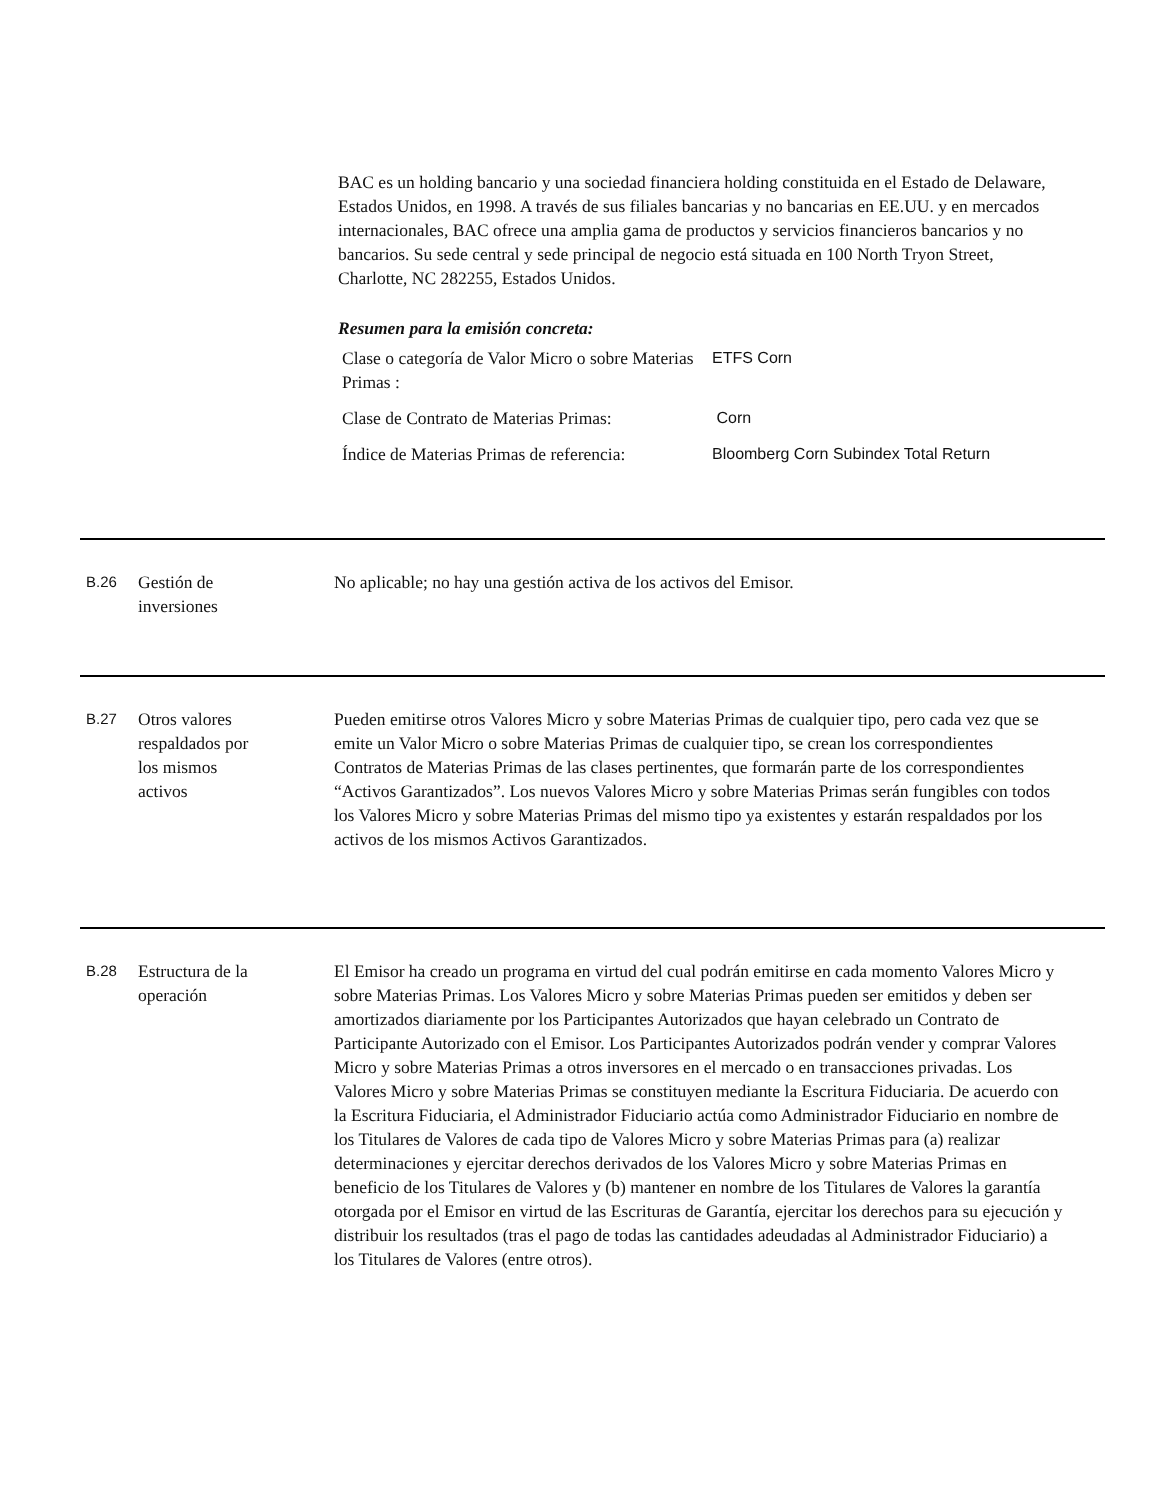BAC es un holding bancario y una sociedad financiera holding constituida en el Estado de Delaware, Estados Unidos, en 1998. A través de sus filiales bancarias y no bancarias en EE.UU. y en mercados internacionales, BAC ofrece una amplia gama de productos y servicios financieros bancarios y no bancarios. Su sede central y sede principal de negocio está situada en 100 North Tryon Street, Charlotte, NC 282255, Estados Unidos.
Resumen para la emisión concreta:
| Clase o categoría de Valor Micro o sobre Materias Primas : | ETFS Corn |
| Clase de Contrato de Materias Primas: | Corn |
| Índice de Materias Primas de referencia: | Bloomberg Corn Subindex Total Return |
B.26
Gestión de
inversiones
No aplicable; no hay una gestión activa de los activos del Emisor.
B.27
Otros valores
respaldados por
los mismos
activos
Pueden emitirse otros Valores Micro y sobre Materias Primas de cualquier tipo, pero cada vez que se emite un Valor Micro o sobre Materias Primas de cualquier tipo, se crean los correspondientes Contratos de Materias Primas de las clases pertinentes, que formarán parte de los correspondientes “Activos Garantizados”. Los nuevos Valores Micro y sobre Materias Primas serán fungibles con todos los Valores Micro y sobre Materias Primas del mismo tipo ya existentes y estarán respaldados por los activos de los mismos Activos Garantizados.
B.28
Estructura de la
operación
El Emisor ha creado un programa en virtud del cual podrán emitirse en cada momento Valores Micro y sobre Materias Primas. Los Valores Micro y sobre Materias Primas pueden ser emitidos y deben ser amortizados diariamente por los Participantes Autorizados que hayan celebrado un Contrato de Participante Autorizado con el Emisor. Los Participantes Autorizados podrán vender y comprar Valores Micro y sobre Materias Primas a otros inversores en el mercado o en transacciones privadas. Los Valores Micro y sobre Materias Primas se constituyen mediante la Escritura Fiduciaria. De acuerdo con la Escritura Fiduciaria, el Administrador Fiduciario actúa como Administrador Fiduciario en nombre de los Titulares de Valores de cada tipo de Valores Micro y sobre Materias Primas para (a) realizar determinaciones y ejercitar derechos derivados de los Valores Micro y sobre Materias Primas en beneficio de los Titulares de Valores y (b) mantener en nombre de los Titulares de Valores la garantía otorgada por el Emisor en virtud de las Escrituras de Garantía, ejercitar los derechos para su ejecución y distribuir los resultados (tras el pago de todas las cantidades adeudadas al Administrador Fiduciario) a los Titulares de Valores (entre otros).